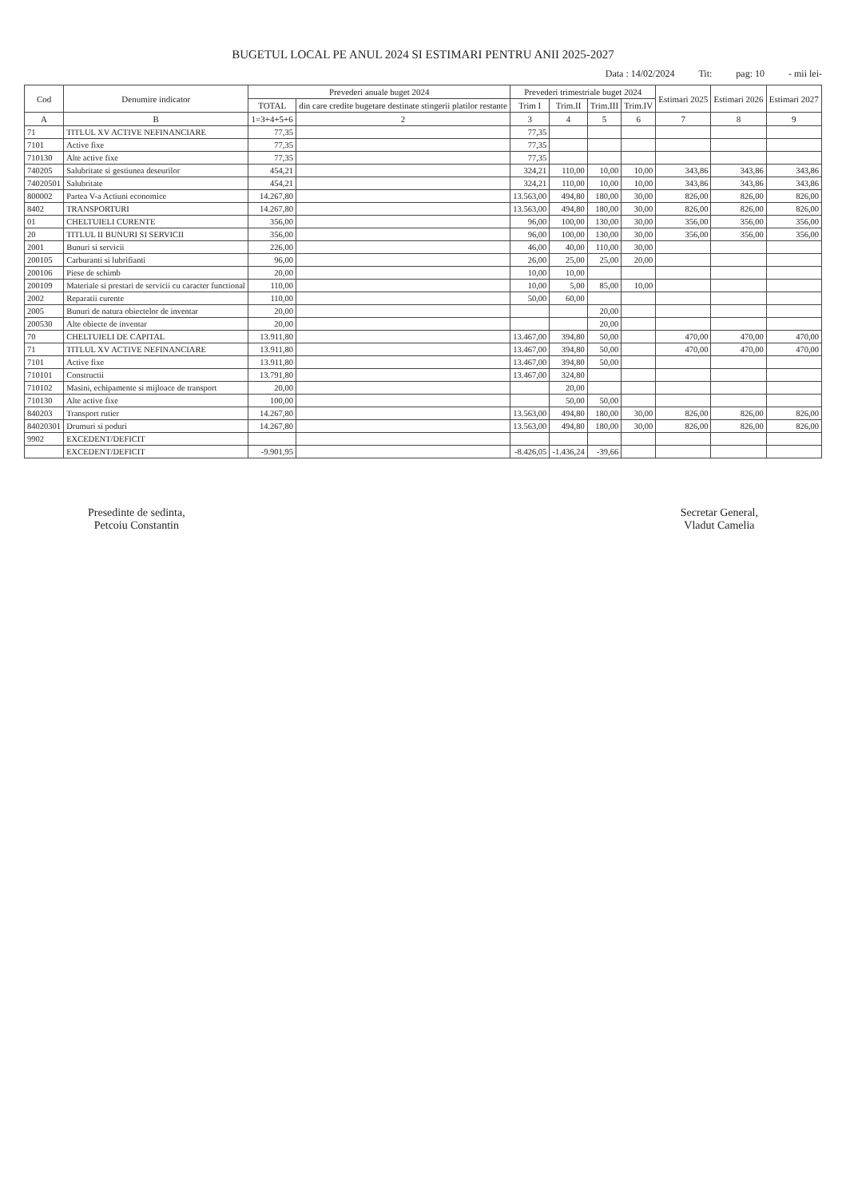BUGETUL LOCAL PE ANUL 2024 SI ESTIMARI PENTRU ANII 2025-2027
Data : 14/02/2024 Tit: pag: 10 - mii lei-
| Cod | Denumire indicator | Prevederi anuale buget 2024 | | Prevederi trimestriale buget 2024 | | | | Estimari 2025 | Estimari 2026 | Estimari 2027 |
| --- | --- | --- | --- | --- | --- | --- | --- | --- | --- | --- |
| | | TOTAL | din care credite bugetare destinate stingerii platilor restante | Trim I | Trim.II | Trim.III | Trim.IV | | | |
| A | B | 1=3+4+5+6 | 2 | 3 | 4 | 5 | 6 | 7 | 8 | 9 |
| 71 | TITLUL XV ACTIVE NEFINANCIARE | 77,35 | | 77,35 | | | | | | |
| 7101 | Active fixe | 77,35 | | 77,35 | | | | | | |
| 710130 | Alte active fixe | 77,35 | | 77,35 | | | | | | |
| 740205 | Salubritate si gestiunea deseurilor | 454,21 | | 324,21 | 110,00 | 10,00 | 10,00 | 343,86 | 343,86 | 343,86 |
| 74020501 | Salubritate | 454,21 | | 324,21 | 110,00 | 10,00 | 10,00 | 343,86 | 343,86 | 343,86 |
| 800002 | Partea V-a Actiuni economice | 14.267,80 | | 13.563,00 | 494,80 | 180,00 | 30,00 | 826,00 | 826,00 | 826,00 |
| 8402 | TRANSPORTURI | 14.267,80 | | 13.563,00 | 494,80 | 180,00 | 30,00 | 826,00 | 826,00 | 826,00 |
| 01 | CHELTUIELI CURENTE | 356,00 | | 96,00 | 100,00 | 130,00 | 30,00 | 356,00 | 356,00 | 356,00 |
| 20 | TITLUL II BUNURI SI SERVICII | 356,00 | | 96,00 | 100,00 | 130,00 | 30,00 | 356,00 | 356,00 | 356,00 |
| 2001 | Bunuri si servicii | 226,00 | | 46,00 | 40,00 | 110,00 | 30,00 | | | |
| 200105 | Carburanti si lubrifianti | 96,00 | | 26,00 | 25,00 | 25,00 | 20,00 | | | |
| 200106 | Piese de schimb | 20,00 | | 10,00 | 10,00 | | | | | |
| 200109 | Materiale si prestari de servicii cu caracter functional | 110,00 | | 10,00 | 5,00 | 85,00 | 10,00 | | | |
| 2002 | Reparatii curente | 110,00 | | 50,00 | 60,00 | | | | | |
| 2005 | Bunuri de natura obiectelor de inventar | 20,00 | | | | 20,00 | | | | |
| 200530 | Alte obiecte de inventar | 20,00 | | | | 20,00 | | | | |
| 70 | CHELTUIELI DE CAPITAL | 13.911,80 | | 13.467,00 | 394,80 | 50,00 | | 470,00 | 470,00 | 470,00 |
| 71 | TITLUL XV ACTIVE NEFINANCIARE | 13.911,80 | | 13.467,00 | 394,80 | 50,00 | | 470,00 | 470,00 | 470,00 |
| 7101 | Active fixe | 13.911,80 | | 13.467,00 | 394,80 | 50,00 | | | | |
| 710101 | Constructii | 13.791,80 | | 13.467,00 | 324,80 | | | | | |
| 710102 | Masini, echipamente si mijloace de transport | 20,00 | | | 20,00 | | | | | |
| 710130 | Alte active fixe | 100,00 | | | 50,00 | 50,00 | | | | |
| 840203 | Transport rutier | 14.267,80 | | 13.563,00 | 494,80 | 180,00 | 30,00 | 826,00 | 826,00 | 826,00 |
| 84020301 | Drumuri si poduri | 14.267,80 | | 13.563,00 | 494,80 | 180,00 | 30,00 | 826,00 | 826,00 | 826,00 |
| 9902 | EXCEDENT/DEFICIT | | | | | | | | | |
| | EXCEDENT/DEFICIT | -9.901,95 | | -8.426,05 | -1.436,24 | -39,66 | | | | |
Presedinte de sedinta,
Petcoiu Constantin
Secretar General,
Vladut Camelia